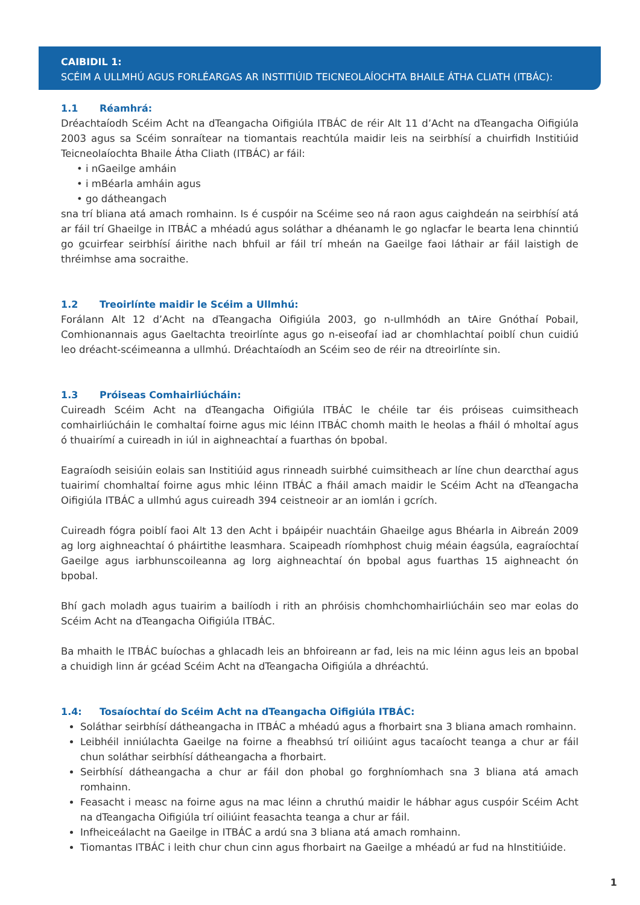CAIBIDIL 1:
SCÉIM A ULLMHÚ AGUS FORLÉARGAS AR INSTITIÚID TEICNEOLAÍOCHTA BHAILE ÁTHA CLIATH (ITBÁC):
1.1 Réamhrá:
Dréachtaíodh Scéim Acht na dTeangacha Oifigiúla ITBÁC de réir Alt 11 d’Acht na dTeangacha Oifigiúla 2003 agus sa Scéim sonraítear na tiomantais reachtúla maidir leis na seirbhísí a chuirfidh Institiúid Teicneolaíochta Bhaile Átha Cliath (ITBÁC) ar fáil:
• i nGaeilge amháin
• i mBéarla amháin agus
• go dátheangach
sna trí bliana atá amach romhainn. Is é cuspóir na Scéime seo ná raon agus caighdeán na seirbhísí atá ar fáil trí Ghaeilge in ITBÁC a mhéadú agus soláthar a dhéanamh le go nglacfar le bearta lena chinntiú go gcuirfear seirbhísí áirithe nach bhfuil ar fáil trí mheán na Gaeilge faoi láthair ar fáil laistigh de thréimhse ama socraithe.
1.2 Treoirlínte maidir le Scéim a Ullmhú:
Forálann Alt 12 d’Acht na dTeangacha Oifigiúla 2003, go n-ullmhódh an tAire Gnóthaí Pobail, Comhionannais agus Gaeltachta treoirlínte agus go n-eiseofaí iad ar chomhlachtaí poiblí chun cuidiú leo dréacht-scéimeanna a ullmhú. Dréachtaíodh an Scéim seo de réir na dtreoirlínte sin.
1.3 Próiseas Comhairliúcháin:
Cuireadh Scéim Acht na dTeangacha Oifigiúla ITBÁC le chéile tar éis próiseas cuimsitheach comhairliúcháin le comhaltaí foirne agus mic léinn ITBÁC chomh maith le heolas a fháil ó mholtaí agus ó thuairímí a cuireadh in iúl in aighneachtaí a fuarthas ón bpobal.
Eagraíodh seisiúin eolais san Institiúid agus rinneadh suirbhé cuimsitheach ar líne chun dearcthaí agus tuairimí chomhaltaí foirne agus mhic léinn ITBÁC a fháil amach maidir le Scéim Acht na dTeangacha Oifigiúla ITBÁC a ullmhú agus cuireadh 394 ceistneoir ar an iomlán i gcrích.
Cuireadh fógra poiblí faoi Alt 13 den Acht i bpáipéir nuachtáin Ghaeilge agus Bhéarla in Aibreán 2009 ag lorg aighneachtaí ó pháirtithe leasmhara. Scaipeadh ríomhphost chuig méain éagsúla, eagraíochtaí Gaeilge agus iarbhunscoileanna ag lorg aighneachtaí ón bpobal agus fuarthas 15 aighneacht ón bpobal.
Bhí gach moladh agus tuairim a bailíodh i rith an phróisis chomhchomhairliúcháin seo mar eolas do Scéim Acht na dTeangacha Oifigiúla ITBÁC.
Ba mhaith le ITBÁC buíochas a ghlacadh leis an bhfoireann ar fad, leis na mic léinn agus leis an bpobal a chuidigh linn ár gcéad Scéim Acht na dTeangacha Oifigiúla a dhréachtú.
1.4: Tosaíochtaí do Scéim Acht na dTeangacha Oifigiúla ITBÁC:
Soláthar seirbhísí dátheangacha in ITBÁC a mhéadú agus a fhorbairt sna 3 bliana amach romhainn.
Leibhéil inniúlachta Gaeilge na foirne a fheabhsú trí oiliúint agus tacaíocht teanga a chur ar fáil chun soláthar seirbhísí dátheangacha a fhorbairt.
Seirbhísí dátheangacha a chur ar fáil don phobal go forghníomhach sna 3 bliana atá amach romhainn.
Feasacht i measc na foirne agus na mac léinn a chruthú maidir le hábhar agus cuspóir Scéim Acht na dTeangacha Oifigiúla trí oiliúint feasachta teanga a chur ar fáil.
Infheiceálacht na Gaeilge in ITBÁC a ardú sna 3 bliana atá amach romhainn.
Tiomantas ITBÁC i leith chur chun cinn agus fhorbairt na Gaeilge a mhéadú ar fud na hInstitiúide.
1